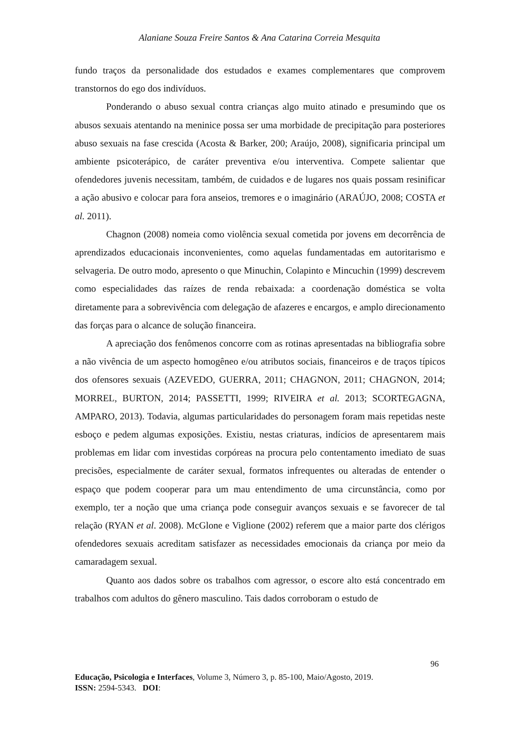Alaniane Souza Freire Santos & Ana Catarina Correia Mesquita
fundo traços da personalidade dos estudados e exames complementares que comprovem transtornos do ego dos indivíduos.
Ponderando o abuso sexual contra crianças algo muito atinado e presumindo que os abusos sexuais atentando na meninice possa ser uma morbidade de precipitação para posteriores abuso sexuais na fase crescida (Acosta & Barker, 200; Araújo, 2008), significaria principal um ambiente psicoterápico, de caráter preventiva e/ou interventiva. Compete salientar que ofendedores juvenis necessitam, também, de cuidados e de lugares nos quais possam resinificar a ação abusivo e colocar para fora anseios, tremores e o imaginário (ARAÚJO, 2008; COSTA et al. 2011).
Chagnon (2008) nomeia como violência sexual cometida por jovens em decorrência de aprendizados educacionais inconvenientes, como aquelas fundamentadas em autoritarismo e selvageria. De outro modo, apresento o que Minuchin, Colapinto e Mincuchin (1999) descrevem como especialidades das raízes de renda rebaixada: a coordenação doméstica se volta diretamente para a sobrevivência com delegação de afazeres e encargos, e amplo direcionamento das forças para o alcance de solução financeira.
A apreciação dos fenômenos concorre com as rotinas apresentadas na bibliografia sobre a não vivência de um aspecto homogêneo e/ou atributos sociais, financeiros e de traços típicos dos ofensores sexuais (AZEVEDO, GUERRA, 2011; CHAGNON, 2011; CHAGNON, 2014; MORREL, BURTON, 2014; PASSETTI, 1999; RIVEIRA et al. 2013; SCORTEGAGNA, AMPARO, 2013). Todavia, algumas particularidades do personagem foram mais repetidas neste esboço e pedem algumas exposições. Existiu, nestas criaturas, indícios de apresentarem mais problemas em lidar com investidas corpóreas na procura pelo contentamento imediato de suas precisões, especialmente de caráter sexual, formatos infrequentes ou alteradas de entender o espaço que podem cooperar para um mau entendimento de uma circunstância, como por exemplo, ter a noção que uma criança pode conseguir avanços sexuais e se favorecer de tal relação (RYAN et al. 2008). McGlone e Viglione (2002) referem que a maior parte dos clérigos ofendedores sexuais acreditam satisfazer as necessidades emocionais da criança por meio da camaradagem sexual.
Quanto aos dados sobre os trabalhos com agressor, o escore alto está concentrado em trabalhos com adultos do gênero masculino. Tais dados corroboram o estudo de
96
Educação, Psicologia e Interfaces, Volume 3, Número 3, p. 85-100, Maio/Agosto, 2019.
ISSN: 2594-5343. DOI: